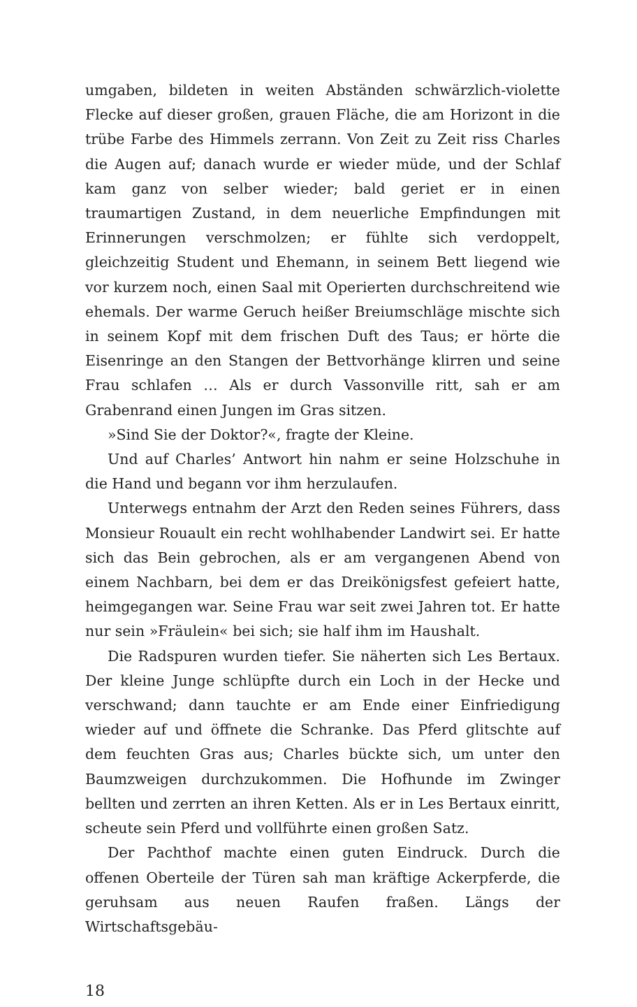umgaben, bildeten in weiten Abständen schwärzlich-violette Flecke auf dieser großen, grauen Fläche, die am Horizont in die trübe Farbe des Himmels zerrann. Von Zeit zu Zeit riss Charles die Augen auf; danach wurde er wieder müde, und der Schlaf kam ganz von selber wieder; bald geriet er in einen traumartigen Zustand, in dem neuerliche Empfindungen mit Erinnerungen verschmolzen; er fühlte sich verdoppelt, gleichzeitig Student und Ehemann, in seinem Bett liegend wie vor kurzem noch, einen Saal mit Operierten durchschreitend wie ehemals. Der warme Geruch heißer Breiumschläge mischte sich in seinem Kopf mit dem frischen Duft des Taus; er hörte die Eisenringe an den Stangen der Bettvorhänge klirren und seine Frau schlafen … Als er durch Vassonville ritt, sah er am Grabenrand einen Jungen im Gras sitzen.
»Sind Sie der Doktor?«, fragte der Kleine.
Und auf Charles’ Antwort hin nahm er seine Holzschuhe in die Hand und begann vor ihm herzulaufen.
Unterwegs entnahm der Arzt den Reden seines Führers, dass Monsieur Rouault ein recht wohlhabender Landwirt sei. Er hatte sich das Bein gebrochen, als er am vergangenen Abend von einem Nachbarn, bei dem er das Dreikönigsfest gefeiert hatte, heimgegangen war. Seine Frau war seit zwei Jahren tot. Er hatte nur sein »Fräulein« bei sich; sie half ihm im Haushalt.
Die Radspuren wurden tiefer. Sie näherten sich Les Bertaux. Der kleine Junge schlüpfte durch ein Loch in der Hecke und verschwand; dann tauchte er am Ende einer Einfriedigung wieder auf und öffnete die Schranke. Das Pferd glitschte auf dem feuchten Gras aus; Charles bückte sich, um unter den Baumzweigen durchzukommen. Die Hofhunde im Zwinger bellten und zerrten an ihren Ketten. Als er in Les Bertaux einritt, scheute sein Pferd und vollführte einen großen Satz.
Der Pachthof machte einen guten Eindruck. Durch die offenen Oberteile der Türen sah man kräftige Ackerpferde, die geruhsam aus neuen Raufen fraßen. Längs der Wirtschaftsgebäu-
18